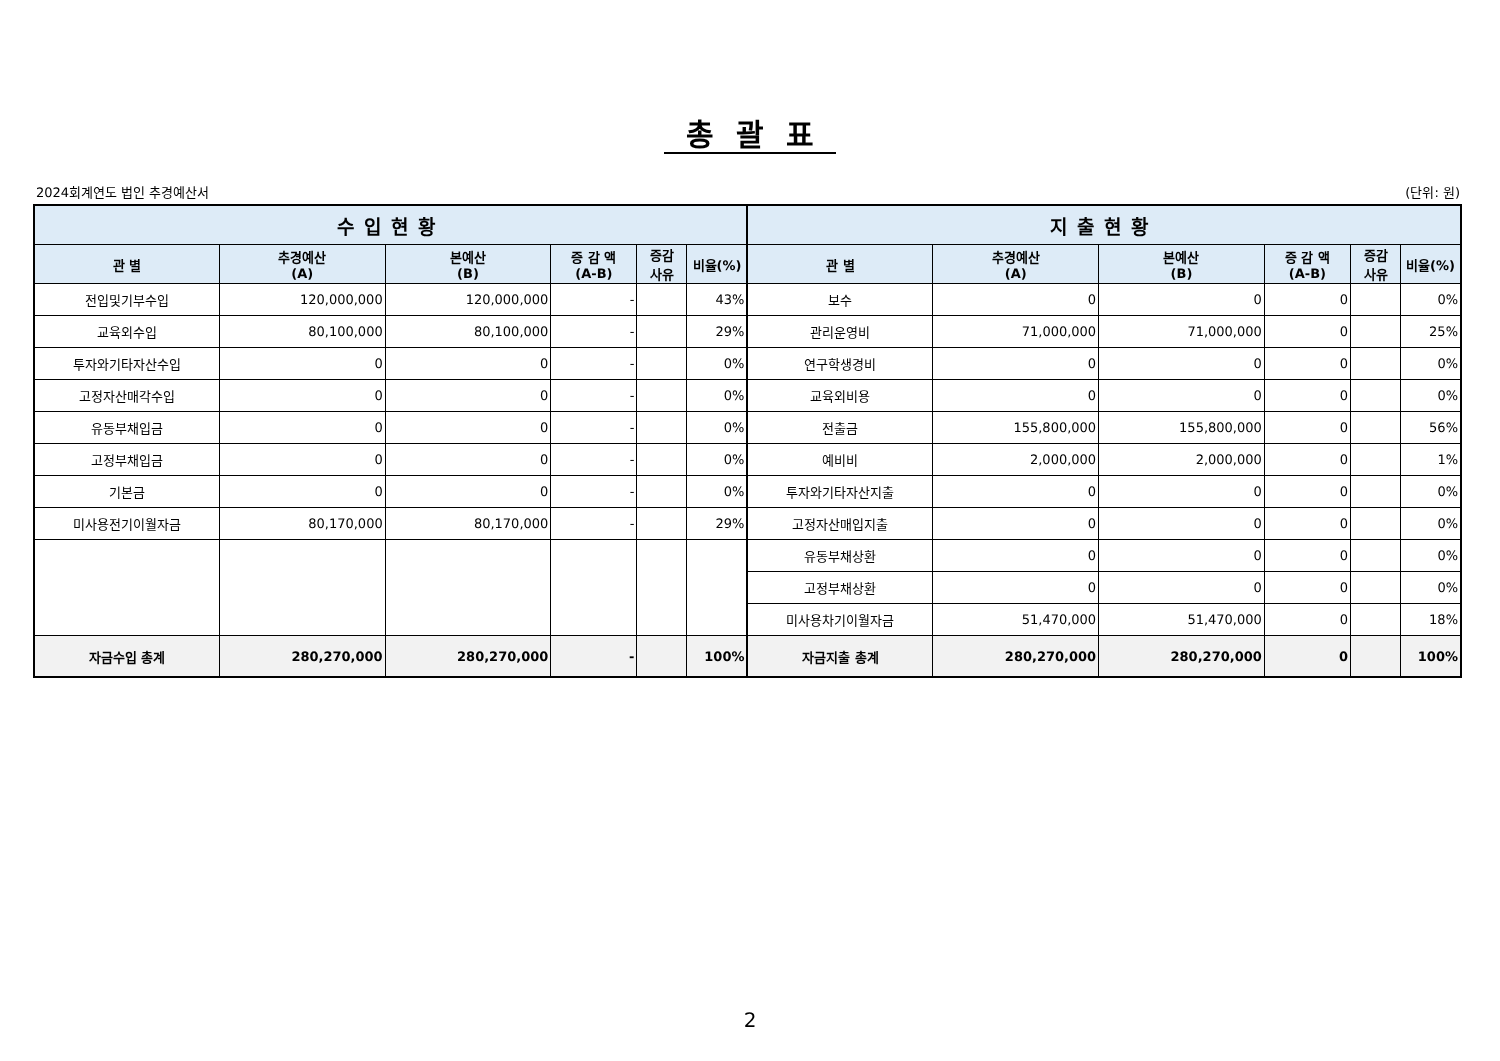총괄표
2024회계연도 법인 추경예산서 (단위: 원)
| 수입현황 | | | | | | 지출현황 | | | | | |
| --- | --- | --- | --- | --- | --- | --- | --- | --- | --- | --- | --- |
| 관 별 | 추경예산 (A) | 본예산 (B) | 증 감 액 (A-B) | 증감 사유 | 비율(%) | 관 별 | 추경예산 (A) | 본예산 (B) | 증 감 액 (A-B) | 증감 사유 | 비율(%) |
| 전입및기부수입 | 120,000,000 | 120,000,000 | - | | 43% | 보수 | 0 | 0 | 0 | | 0% |
| 교육외수입 | 80,100,000 | 80,100,000 | - | | 29% | 관리운영비 | 71,000,000 | 71,000,000 | 0 | | 25% |
| 투자와기타자산수입 | 0 | 0 | - | | 0% | 연구학생경비 | 0 | 0 | 0 | | 0% |
| 고정자산매각수입 | 0 | 0 | - | | 0% | 교육외비용 | 0 | 0 | 0 | | 0% |
| 유동부채입금 | 0 | 0 | - | | 0% | 전출금 | 155,800,000 | 155,800,000 | 0 | | 56% |
| 고정부채입금 | 0 | 0 | - | | 0% | 예비비 | 2,000,000 | 2,000,000 | 0 | | 1% |
| 기본금 | 0 | 0 | - | | 0% | 투자와기타자산지출 | 0 | 0 | 0 | | 0% |
| 미사용전기이월자금 | 80,170,000 | 80,170,000 | - | | 29% | 고정자산매입지출 | 0 | 0 | 0 | | 0% |
| | | | | | | 유동부채상환 | 0 | 0 | 0 | | 0% |
| | | | | | | 고정부채상환 | 0 | 0 | 0 | | 0% |
| | | | | | | 미사용차기이월자금 | 51,470,000 | 51,470,000 | 0 | | 18% |
| 자금수입 총계 | 280,270,000 | 280,270,000 | - | | 100% | 자금지출 총계 | 280,270,000 | 280,270,000 | 0 | | 100% |
2